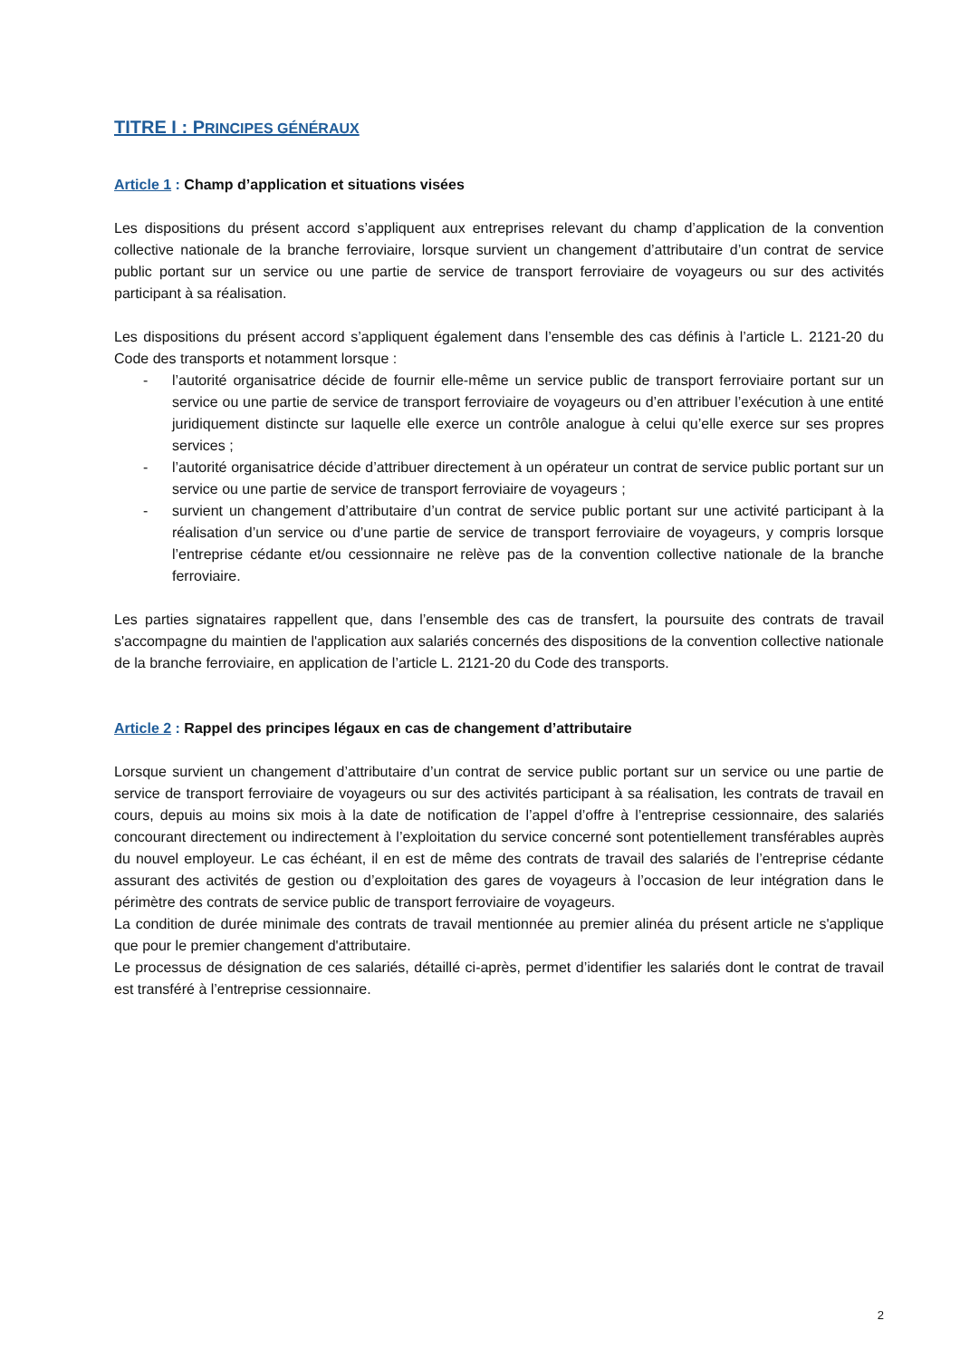TITRE I : PRINCIPES GÉNÉRAUX
Article 1 : Champ d’application et situations visées
Les dispositions du présent accord s’appliquent aux entreprises relevant du champ d’application de la convention collective nationale de la branche ferroviaire, lorsque survient un changement d’attributaire d’un contrat de service public portant sur un service ou une partie de service de transport ferroviaire de voyageurs ou sur des activités participant à sa réalisation.
Les dispositions du présent accord s’appliquent également dans l’ensemble des cas définis à l’article L. 2121-20 du Code des transports et notamment lorsque :
- l’autorité organisatrice décide de fournir elle-même un service public de transport ferroviaire portant sur un service ou une partie de service de transport ferroviaire de voyageurs ou d’en attribuer l’exécution à une entité juridiquement distincte sur laquelle elle exerce un contrôle analogue à celui qu’elle exerce sur ses propres services ;
- l’autorité organisatrice décide d’attribuer directement à un opérateur un contrat de service public portant sur un service ou une partie de service de transport ferroviaire de voyageurs ;
- survient un changement d’attributaire d’un contrat de service public portant sur une activité participant à la réalisation d’un service ou d’une partie de service de transport ferroviaire de voyageurs, y compris lorsque l’entreprise cédante et/ou cessionnaire ne relève pas de la convention collective nationale de la branche ferroviaire.
Les parties signataires rappellent que, dans l’ensemble des cas de transfert, la poursuite des contrats de travail s'accompagne du maintien de l'application aux salariés concernés des dispositions de la convention collective nationale de la branche ferroviaire, en application de l’article L. 2121-20 du Code des transports.
Article 2 : Rappel des principes légaux en cas de changement d’attributaire
Lorsque survient un changement d’attributaire d’un contrat de service public portant sur un service ou une partie de service de transport ferroviaire de voyageurs ou sur des activités participant à sa réalisation, les contrats de travail en cours, depuis au moins six mois à la date de notification de l’appel d’offre à l’entreprise cessionnaire, des salariés concourant directement ou indirectement à l’exploitation du service concerné sont potentiellement transférables auprès du nouvel employeur. Le cas échéant, il en est de même des contrats de travail des salariés de l’entreprise cédante assurant des activités de gestion ou d’exploitation des gares de voyageurs à l’occasion de leur intégration dans le périmètre des contrats de service public de transport ferroviaire de voyageurs.
La condition de durée minimale des contrats de travail mentionnée au premier alinéa du présent article ne s'applique que pour le premier changement d'attributaire.
Le processus de désignation de ces salariés, détaillé ci-après, permet d’identifier les salariés dont le contrat de travail est transféré à l’entreprise cessionnaire.
2